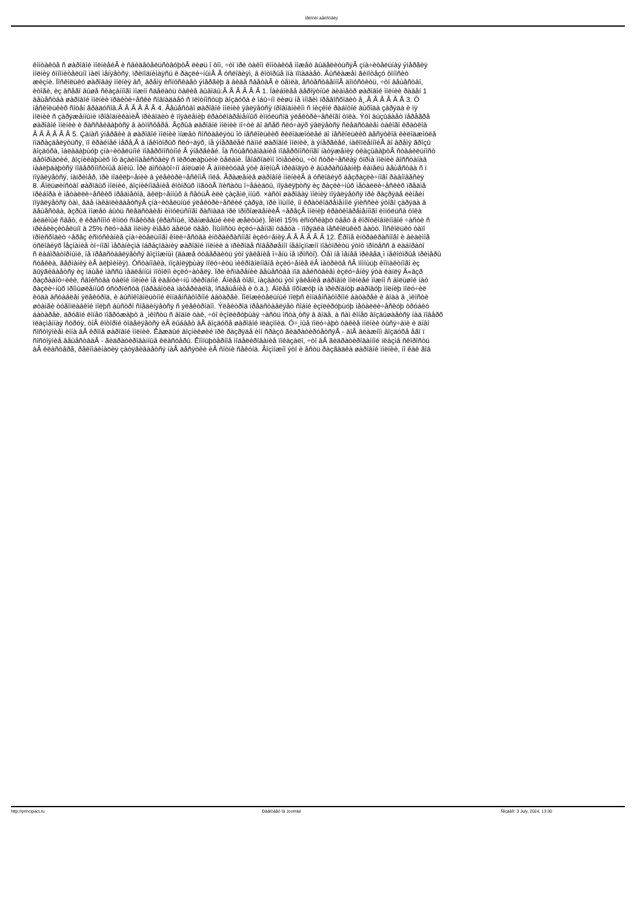Ïðèíöèï äåéñòâèÿ
êîíòàêòå ñ øàðîâîé ìîëíèåéÂ è ñâèäåòåëüñòâóþòÂ ëèøü î òîì, ÷òî ïðè òàêîì êîíòàêòå ìîæåò âûäåëèòüñÿÂ çíà÷èòåëüíàÿ ýíåðãèÿ
ìîëíèÿ ôîíîíèòåëüíî ìàëî ìåíÿåòñÿ, ïðèïîäíèìàÿñü ê ðàçëè÷íûìÂ Â óñëîâèÿì, â êîòîðûå îíà ïîïàäàåò. Âûñêàæåì ãèïîòåçó ôîíîñèò
æèçíè. Ïîñêîëüêó øàðîâàÿ ìîëíèÿ âñ¸ âðåìÿ èñïóñêàåò ýíåðãèþ â âèäå ñâåòàÂ è òåïëà, åñòåñòâåííîÂ äîïóñòèòü, ÷òî âåùåñòâî,
èòîãè, èç âñåãî âûøå ñêàçàííîãî ìîæíî ñäåëàòü òàêèå âûâîäû:Â Â Â Â Â Â 1. Íàèáîëåå âåðîÿòíûé äèàìåòð øàðîâîé ìîëíèè ðàâåí 1
âåùåñòâà øàðîâîé ìîëíèè ïðàêòè÷åñêè ñîâïàäàåò ñ ïëîòíîñòüþ âîçäóõà è îáû÷íî ëèøü íå ìíîãèì ïðåâîñõîäèò å¸.Â Â Â Â Â Â 3. Ò
íåñêîëüêèõ ñîòåí ãðàäóñîâ.Â Â Â Â Â Â 4. Âåùåñòâî øàðîâîé ìîëíèè ÿâëÿåòñÿ ïðîâîäíèêîì ñ íèçêîé ðàáîòîé âûõîäà çàðÿäà è ïÿ
ìîëíèè ñ çàðÿæåííûìè ïðîâîäíèêàìèÂ ïðèâîäèò ê ïîÿâëåíèþ êðàòêîâðåìåííûõ èìïóëüñîâ ýëåêòðè÷åñêîãî òîêà. Ýòî âûçûâàåò ïåðåãðå
øàðîâîé ìîëíèè è ðàññåèâàþòñÿ â àòìîñôåðå. Âçðûâ øàðîâîé ìîëíèè ïî÷òè âî âñåõ ñëó÷àÿõ ÿâëÿåòñÿ ñëåäñòâèåì òàêîãî êðàòêîâ
Â Â Â Â Â Â 5. Çàïàñ ýíåðãèè â øàðîâîé ìîëíèè ìîæåò ñîñòàâëÿòü îò íåñêîëüêèõ êèëîäæîóëåé äî íåñêîëüêèõ äåñÿòêîâ êèëîäæîóëå
ïîäðàçäåëÿòüñÿ, ïî êðàéíåé ìåðå,Â â íåêîòîðûõ ñëó÷àÿõ, íå ýíåðãèåé ñàìîé øàðîâîé ìîëíèè, à ýíåðãèåé, íàêîïëåííîéÂ âî âðåìÿ ãðîçû
âîçäóõà, îáëàäàþùóþ çíà÷èòåëüíîé ïîâåðõíîñòíîé Â ýíåðãèåé. Íà ñóùåñòâîâàíèå ïîâåðõíîñòíîãî íàòÿæåíèÿ óêàçûâàþòÂ ñòàáèëüíîñò
äåôîðìàöèé, âîçíèêàþùèõ îò âçàèìîäåéñòâèÿ ñ îêðóæàþùèìè òåëàìè. Íåîáõîäèìî îòìåòèòü, ÷òî ñòðè÷åñêàÿ ôîðìà ìîëíèè âîññòàíàâ
íàáëþäàþòñÿ ïîâåðõíîñòíûå âîëíû. Ïðè äîñòàòî÷íî áîëüøîé Â àìïëèòóäå ýòè âîëíûÂ ïðèâîäÿò ê âûáðàñûâàíèþ êàïåëü âåùåñòâà ñ ï
ïîÿâëÿåòñÿ, íàïðèìåð, ïðè ïîäêëþ÷åíèè â ýëåêòðè÷åñêîìÂ ïîëå. Âðàæåíèå øàðîâîé ìîëíèèÂ â óñëîâèÿõ áåçðàçëè÷íîãî ðàâíîâåñèÿ
8. Áîëüøèíñòâî øàðîâûõ ìîëíèé, âîçíèêíîâåíèå êîòîðûõ ìîãóòÂ îïèñàòü î÷åâèäöû, ïîÿâëÿþòñÿ èç ðàçëè÷íûõ ìåòàëëè÷åñêèõ ïðåäìå
ïðèáîðà è ìåòàëëè÷åñêèõ ïðåäìåòîâ, âêëþ÷åííûõ â ñåòüÂ èëè çàçåìë¸ííûõ. ×àñòî øàðîâàÿ ìîëíèÿ ïîÿâëÿåòñÿ ïðè ðàçðÿäå ëèíåéí
ïîÿâëÿåòñÿ òàì, ãäå íàêàïëèâàåòñÿÂ çíà÷èòåëüíûé ýëåêòðè÷åñêèé çàðÿä, ïðè ìîùíîé, íî êðàòêîâðåìåííîé ýìèññèè ýòîãî çàðÿäà â
âåùåñòâà, âçðûâ ìîæåò áûòü ñëåäñòâèåì èìïóëüñíîãî ðàñïàäà ïðè ïðîõîæäåíèèÂ ÷åðåçÂ ìîëíèþ êðàòêîâðåìåííîãî èìïóëüñà òîêà
âèäèìûé ñâåò, ê êðàñíîìó êîíöó ñïåêòðà (êðàñíûé, îðàíæåâûé èëè æåëòûé). Îêîëî 15% èñïóñêàþò öâåò â êîðîòêîâîëíîâîé ÷àñòè ñ
ïðèáëèçèòåëüíî â 25% ñëó÷àåâ ìîëíèÿ èìååò áåëûé öâåò. Ìîùíîñòü èçëó÷àåìîãî öâåòà - ïîðÿäêà íåñêîëüêèõ âàòò. Ïîñêîëüêó òàïî
ïðîèñõîäèò ÷åðåç èñïóñêàíèå çíà÷èòåëüíîãî êîëè÷åñòâà èíôðàêðàñíîãî èçëó÷åíèÿ.Â Â Â Â Â Â 12. Êðîìå èíôðàêðàñíîãî è âèäèìîã
óñëîâèÿõ Íåçíàíèå òî÷íîãî ìåõàíèçìà îáðàçîâàíèÿ øàðîâîé ìîëíèè â ïðèðîäå ñîâåðøåííî íåâîçìîæíî ïîâòîðèòü ýòîò ïðîöåññ â ëàáîðàòî
ñ ëàáîðàòîðíûìè, íå ïðåäñòàâëÿåòñÿ âîçìîæíûì (äàæå óòâåðäèòü ýòî ÿâëåíèå î÷åíü íå ïðîñòî). Òåì íå ìåíåå ïðèâåä¸ì íåêîòîðûå ïðèìåðû
ñòåêëà, ãåðìàíèÿ èÂ àëþìèíèÿ). Óñòàíîâêà, ïîçâîëÿþùàÿ ïîëó÷èòü ìèêðîâîëíîâîå èçëó÷åíèå êÂ ìàòðèöå ñÂ ïîìîùüþ êîìïàêòíîãî èç
âûÿãèâàåòñÿ èç îáùåé ìàññû ìåäëåííûì ïîòîêîì èçëó÷àòåëÿ. Ïðè èñïàðåíèè âåùåñòâà ïîä äåéñòâèåì èçëó÷åíèÿ ýòà êàïëÿ Â«âçð
ðàçðàáîò÷èêè, ñâîéñòâà òàêîé ìîëíèè íå èäåíòè÷íû ïðèðîäíîé. Áîëåå òîãî, íàçâàòü ýòî ÿâëåíèå øàðîâîé ìîëíèåé ìîæíî ñ áîëüøîé íàò
ðàçëè÷íûõ ïðîìûøëåííûõ óñòðîéñòâ (îáðàáîòêà ìàòåðèàëîâ, îñâåùåíèå è ò.ä.). Áîëåå ïîõîæóþ íà ïðèðîäíóþ øàðîâóþ ìîëíèþ ïîëó÷èë
êóäà âñòàâëåí ýëåêòðîä, è âûñîêîâîëüòíîé êîíäåíñàòîðíîé áàòàðåè. Ïîëîæèòåëüíûé ïîëþñ êîíäåíñàòîðíîé áàòàðåè è âîäà â ¸ìêîñòè
øòàíãè òóãîïëàâêîé ïîëþñ áûñòðî ñîåäèíÿåòñÿ ñ ýëåêòðîäîì. Ýëåêòðîä ïðåäñòàâëÿåò ñîáîé èçîëèðóþùóþ ìåòàëëè÷åñêóþ òðóáêó
áàòàðåè, äðóãîé êîíåö ïîãðóæàþò â ¸ìêîñòü ñ âîäîé òàê, ÷òî èçîëèðóþùàÿ ÷àñòü îñòà¸òñÿ â âîäå, à ñàì êîíåö âîçâûøàåòñÿ íàä ïîâåðõ
ïëàçìåííàÿ ñòðóÿ, òîÂ êîòîðîé òîäåëÿåòñÿ èÂ ëûáâåò âÂ âîçäóõå øàðîâîé ïëàçìîèä. Ó÷¸íûå ïîëó÷àþò òàêèå ìîëíèè òûñÿ÷àìè è äîâî
ñîñòîÿíèåì èííà âÂ êðîíå øàðîâîé ìîëíèè. Êàæäûé âîçíèêøèé ïðè ðàçðÿäå èîí ñðàçó ãèäðàòèðóåòñÿÂ - âîÂ âëàæíîì âîçäóõå åãî ï
ñîñòîÿíèå âåùåñòâàÂ - ãèäðàòèðîâàííûå êëàñòåðû. Êîìïüþòåðíîå ìîäåëèðîâàíèå ïîêàçàëî, ÷òî âÂ ãèäðàòèðîâàííîé ïëàçìå ñêîðîñòü
âÂ êëàñòåðå, ðåêîìáèíàöèÿ çàòÿãèâàåòñÿ íàÂ äåñÿòêè èÂ ñîòíè ñåêóíä. Âîçìîæíî ýòî è åñòü ðàçãàäêà øàðîâîé ìîëíèè, íî êàê ãîâ
http://principact.ru Ðàáîòàåò íà Joomla! Ñîçäàíî: 3 July, 2024, 13:30